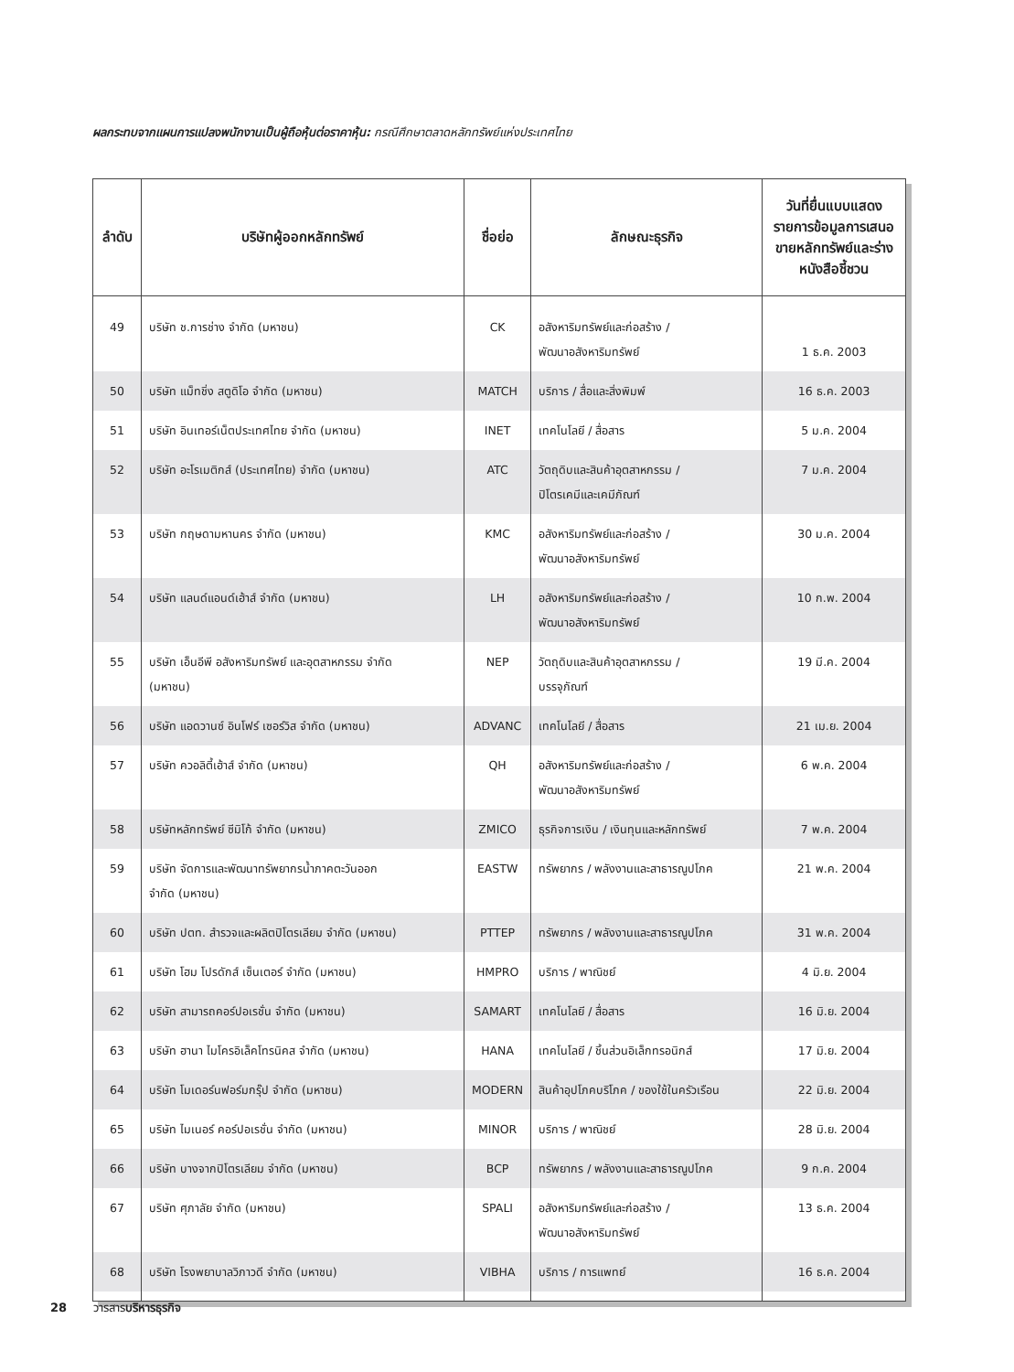ผลกระทบจากแผนการแปลงพนักงานเป็นผู้ถือหุ้นต่อราคาหุ้น: กรณีศึกษาตลาดหลักทรัพย์แห่งประเทศไทย
| ลำดับ | บริษัทผู้ออกหลักทรัพย์ | ชื่อย่อ | ลักษณะธุรกิจ | วันที่ยื่นแบบแสดง รายการข้อมูลการเสนอ ขายหลักทรัพย์และร่าง หนังสือชี้ชวน |
| --- | --- | --- | --- | --- |
| 49 | บริษัท ช.การช่าง จำกัด (มหาชน) | CK | อสังหาริมทรัพย์และก่อสร้าง / พัฒนาอสังหาริมทรัพย์ | 1 ธ.ค. 2003 |
| 50 | บริษัท แม็ทชิ่ง สตูดิโอ จำกัด (มหาชน) | MATCH | บริการ / สื่อและสิ่งพิมพ์ | 16 ธ.ค. 2003 |
| 51 | บริษัท อินเทอร์เน็ตประเทศไทย จำกัด (มหาชน) | INET | เทคโนโลยี / สื่อสาร | 5 ม.ค. 2004 |
| 52 | บริษัท อะโรเมติกส์ (ประเทศไทย) จำกัด (มหาชน) | ATC | วัตถุดิบและสินค้าอุตสาหกรรม / ปิโตรเคมีและเคมีภัณฑ์ | 7 ม.ค. 2004 |
| 53 | บริษัท กฤษดามหานคร จำกัด (มหาชน) | KMC | อสังหาริมทรัพย์และก่อสร้าง / พัฒนาอสังหาริมทรัพย์ | 30 ม.ค. 2004 |
| 54 | บริษัท แลนด์แอนด์เฮ้าส์ จำกัด (มหาชน) | LH | อสังหาริมทรัพย์และก่อสร้าง / พัฒนาอสังหาริมทรัพย์ | 10 ก.พ. 2004 |
| 55 | บริษัท เอ็นอีพี อสังหาริมทรัพย์ และอุตสาหกรรม จำกัด (มหาชน) | NEP | วัตถุดิบและสินค้าอุตสาหกรรม / บรรจุภัณฑ์ | 19 มี.ค. 2004 |
| 56 | บริษัท แอดวานซ์ อินโฟร์ เซอร์วิส จำกัด (มหาชน) | ADVANC | เทคโนโลยี / สื่อสาร | 21 เม.ย. 2004 |
| 57 | บริษัท ควอลิตี้เฮ้าส์ จำกัด (มหาชน) | QH | อสังหาริมทรัพย์และก่อสร้าง / พัฒนาอสังหาริมทรัพย์ | 6 พ.ค. 2004 |
| 58 | บริษัทหลักทรัพย์ ซีมิโก้ จำกัด (มหาชน) | ZMICO | ธุรกิจการเงิน / เงินทุนและหลักทรัพย์ | 7 พ.ค. 2004 |
| 59 | บริษัท จัดการและพัฒนาทรัพยากรน้ำภาคตะวันออก จำกัด (มหาชน) | EASTW | ทรัพยากร / พลังงานและสาธารณูปโภค | 21 พ.ค. 2004 |
| 60 | บริษัท ปตท. สำรวจและผลิตปิโตรเลียม จำกัด (มหาชน) | PTTEP | ทรัพยากร / พลังงานและสาธารณูปโภค | 31 พ.ค. 2004 |
| 61 | บริษัท โฮม โปรดักส์ เซ็นเตอร์ จำกัด (มหาชน) | HMPRO | บริการ / พาณิชย์ | 4 มิ.ย. 2004 |
| 62 | บริษัท สามารถคอร์ปอเรชั่น จำกัด (มหาชน) | SAMART | เทคโนโลยี / สื่อสาร | 16 มิ.ย. 2004 |
| 63 | บริษัท ฮานา ไมโครอิเล็คโทรนิคส จำกัด (มหาชน) | HANA | เทคโนโลยี / ชิ้นส่วนอิเล็กทรอนิกส์ | 17 มิ.ย. 2004 |
| 64 | บริษัท โมเดอร์นฟอร์มกรุ๊ป จำกัด (มหาชน) | MODERN | สินค้าอุปโภคบริโภค / ของใช้ในครัวเรือน | 22 มิ.ย. 2004 |
| 65 | บริษัท ไมเนอร์ คอร์ปอเรชั่น จำกัด (มหาชน) | MINOR | บริการ / พาณิชย์ | 28 มิ.ย. 2004 |
| 66 | บริษัท บางจากปิโตรเลียม จำกัด (มหาชน) | BCP | ทรัพยากร / พลังงานและสาธารณูปโภค | 9 ก.ค. 2004 |
| 67 | บริษัท ศุภาลัย จำกัด (มหาชน) | SPALI | อสังหาริมทรัพย์และก่อสร้าง / พัฒนาอสังหาริมทรัพย์ | 13 ธ.ค. 2004 |
| 68 | บริษัท โรงพยาบาลวิภาวดี จำกัด (มหาชน) | VIBHA | บริการ / การแพทย์ | 16 ธ.ค. 2004 |
28 วารสารบริหารธุรกิจ